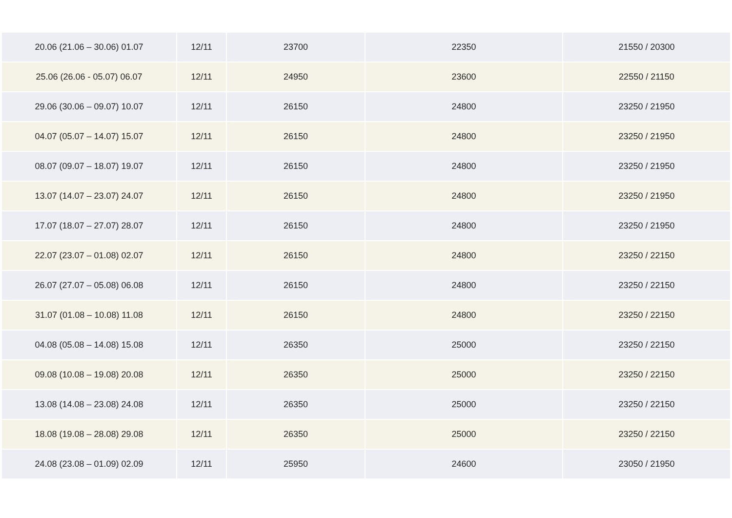| 20.06 (21.06 – 30.06) 01.07 | 12/11 | 23700 | 22350 | 21550 / 20300 |
| 25.06 (26.06 - 05.07) 06.07 | 12/11 | 24950 | 23600 | 22550 / 21150 |
| 29.06 (30.06 – 09.07) 10.07 | 12/11 | 26150 | 24800 | 23250 / 21950 |
| 04.07 (05.07 – 14.07) 15.07 | 12/11 | 26150 | 24800 | 23250 / 21950 |
| 08.07 (09.07 – 18.07) 19.07 | 12/11 | 26150 | 24800 | 23250 / 21950 |
| 13.07 (14.07 – 23.07) 24.07 | 12/11 | 26150 | 24800 | 23250 / 21950 |
| 17.07 (18.07 – 27.07) 28.07 | 12/11 | 26150 | 24800 | 23250 / 21950 |
| 22.07 (23.07 – 01.08) 02.07 | 12/11 | 26150 | 24800 | 23250 / 22150 |
| 26.07 (27.07 – 05.08) 06.08 | 12/11 | 26150 | 24800 | 23250 / 22150 |
| 31.07 (01.08 – 10.08) 11.08 | 12/11 | 26150 | 24800 | 23250 / 22150 |
| 04.08 (05.08 – 14.08) 15.08 | 12/11 | 26350 | 25000 | 23250 / 22150 |
| 09.08 (10.08 – 19.08) 20.08 | 12/11 | 26350 | 25000 | 23250 / 22150 |
| 13.08 (14.08 – 23.08) 24.08 | 12/11 | 26350 | 25000 | 23250 / 22150 |
| 18.08 (19.08 – 28.08) 29.08 | 12/11 | 26350 | 25000 | 23250 / 22150 |
| 24.08 (23.08 – 01.09) 02.09 | 12/11 | 25950 | 24600 | 23050 / 21950 |